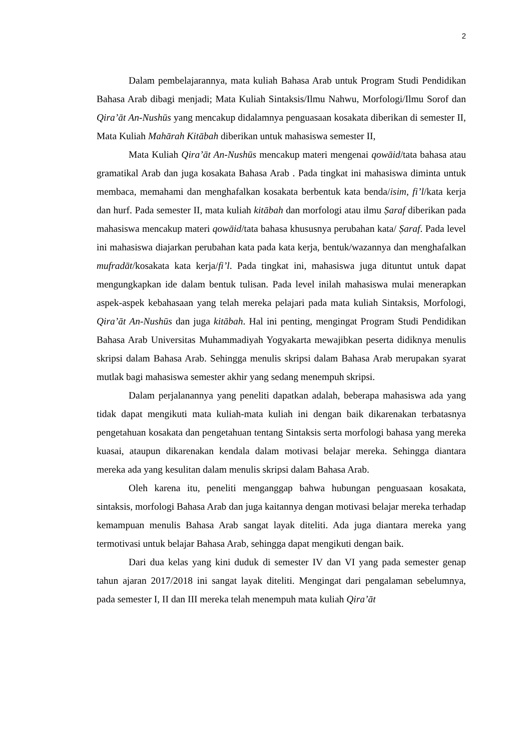2
Dalam pembelajarannya, mata kuliah Bahasa Arab untuk Program Studi Pendidikan Bahasa Arab dibagi menjadi; Mata Kuliah Sintaksis/Ilmu Nahwu, Morfologi/Ilmu Sorof dan Qira’āt An-Nushūs yang mencakup didalamnya penguasaan kosakata diberikan di semester II, Mata Kuliah Mahārah Kitābah diberikan untuk mahasiswa semester II,
Mata Kuliah Qira’āt An-Nushūs mencakup materi mengenai qowāid/tata bahasa atau gramatikal Arab dan juga kosakata Bahasa Arab . Pada tingkat ini mahasiswa diminta untuk membaca, memahami dan menghafalkan kosakata berbentuk kata benda/isim, fi’l/kata kerja dan hurf. Pada semester II, mata kuliah kitābah dan morfologi atau ilmu Ṣaraf diberikan pada mahasiswa mencakup materi qowāid/tata bahasa khususnya perubahan kata/ Ṣaraf. Pada level ini mahasiswa diajarkan perubahan kata pada kata kerja, bentuk/wazannya dan menghafalkan mufradāt/kosakata kata kerja/fi’l. Pada tingkat ini, mahasiswa juga dituntut untuk dapat mengungkapkan ide dalam bentuk tulisan. Pada level inilah mahasiswa mulai menerapkan aspek-aspek kebahasaan yang telah mereka pelajari pada mata kuliah Sintaksis, Morfologi, Qira’āt An-Nushūs dan juga kitābah. Hal ini penting, mengingat Program Studi Pendidikan Bahasa Arab Universitas Muhammadiyah Yogyakarta mewajibkan peserta didiknya menulis skripsi dalam Bahasa Arab. Sehingga menulis skripsi dalam Bahasa Arab merupakan syarat mutlak bagi mahasiswa semester akhir yang sedang menempuh skripsi.
Dalam perjalanannya yang peneliti dapatkan adalah, beberapa mahasiswa ada yang tidak dapat mengikuti mata kuliah-mata kuliah ini dengan baik dikarenakan terbatasnya pengetahuan kosakata dan pengetahuan tentang Sintaksis serta morfologi bahasa yang mereka kuasai, ataupun dikarenakan kendala dalam motivasi belajar mereka. Sehingga diantara mereka ada yang kesulitan dalam menulis skripsi dalam Bahasa Arab.
Oleh karena itu, peneliti menganggap bahwa hubungan penguasaan kosakata, sintaksis, morfologi Bahasa Arab dan juga kaitannya dengan motivasi belajar mereka terhadap kemampuan menulis Bahasa Arab sangat layak diteliti. Ada juga diantara mereka yang termotivasi untuk belajar Bahasa Arab, sehingga dapat mengikuti dengan baik.
Dari dua kelas yang kini duduk di semester IV dan VI yang pada semester genap tahun ajaran 2017/2018 ini sangat layak diteliti. Mengingat dari pengalaman sebelumnya, pada semester I, II dan III mereka telah menempuh mata kuliah Qira’āt